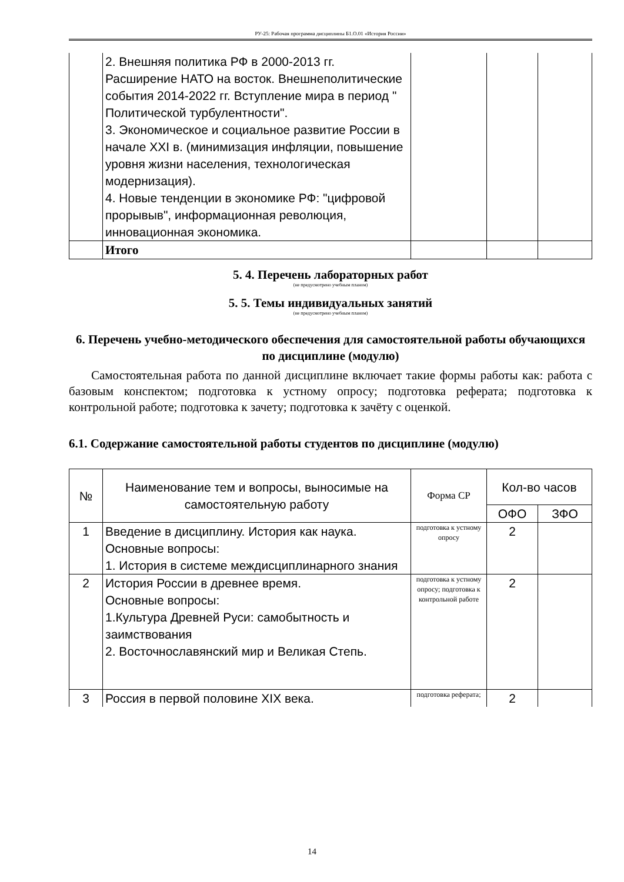РУ-25: Рабочая программа дисциплины Б1.О.01 «История России»
| | 2. Внешняя политика РФ в 2000-2013 гг. Расширение НАТО на восток. Внешнеполитические события 2014-2022 гг. Вступление мира в период " Политической турбулентности". 3. Экономическое и социальное развитие России в начале XXI в. (минимизация инфляции, повышение уровня жизни населения, технологическая модернизация). 4. Новые тенденции в экономике РФ: "цифровой прорывыв", информационная революция, инновационная экономика. | | | |
| | Итого | | | |
5. 4. Перечень лабораторных работ
(не предусмотрено учебным планом)
5. 5. Темы индивидуальных занятий
(не предусмотрено учебным планом)
6. Перечень учебно-методического обеспечения для самостоятельной работы обучающихся по дисциплине (модулю)
Самостоятельная работа по данной дисциплине включает такие формы работы как: работа с базовым конспектом; подготовка к устному опросу; подготовка реферата; подготовка к контрольной работе; подготовка к зачету; подготовка к зачёту с оценкой.
6.1. Содержание самостоятельной работы студентов по дисциплине (модулю)
| № | Наименование тем и вопросы, выносимые на самостоятельную работу | Форма СР | Кол-во часов | |
| --- | --- | --- | --- | --- |
| | | | ОФО | ЗФО |
| 1 | Введение в дисциплину. История как наука. Основные вопросы: 1. История в системе междисциплинарного знания | подготовка к устному опросу | 2 | |
| 2 | История России в древнее время. Основные вопросы: 1.Культура Древней Руси: самобытность и заимствования 2. Восточнославянский мир и Великая Степь. | подготовка к устному опросу; подготовка к контрольной работе | 2 | |
| 3 | Россия в первой половине XIX века. | подготовка реферата; | 2 | |
14